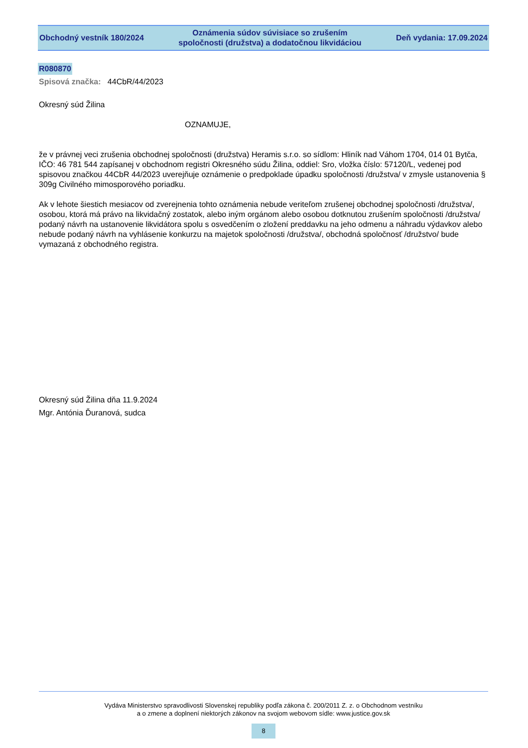Obchodný vestník 180/2024
Oznámenia súdov súvisiace so zrušením
spoločnosti (družstva) a dodatočnou likvidáciou
Deň vydania: 17.09.2024
R080870
Spisová značka: 44CbR/44/2023
Okresný súd Žilina
OZNAMUJE,
že v právnej veci zrušenia obchodnej spoločnosti (družstva) Heramis s.r.o. so sídlom: Hliník nad Váhom 1704, 014 01 Bytča, IČO: 46 781 544 zapísanej v obchodnom registri Okresného súdu Žilina, oddiel: Sro, vložka číslo: 57120/L, vedenej pod spisovou značkou 44CbR 44/2023 uverejňuje oznámenie o predpoklade úpadku spoločnosti /družstva/ v zmysle ustanovenia § 309g Civilného mimosporového poriadku.
Ak v lehote šiestich mesiacov od zverejnenia tohto oznámenia nebude veriteľom zrušenej obchodnej spoločnosti /družstva/, osobou, ktorá má právo na likvidačný zostatok, alebo iným orgánom alebo osobou dotknutou zrušením spoločnosti /družstva/ podaný návrh na ustanovenie likvidátora spolu s osvedčením o zložení preddavku na jeho odmenu a náhradu výdavkov alebo nebude podaný návrh na vyhlásenie konkurzu na majetok spoločnosti /družstva/, obchodná spoločnosť /družstvo/ bude vymazaná z obchodného registra.
Okresný súd Žilina dňa 11.9.2024
Mgr. Antónia Ďuranová, sudca
Vydáva Ministerstvo spravodlivosti Slovenskej republiky podľa zákona č. 200/2011 Z. z. o Obchodnom vestníku
a o zmene a doplnení niektorých zákonov na svojom webovom sídle: www.justice.gov.sk
8